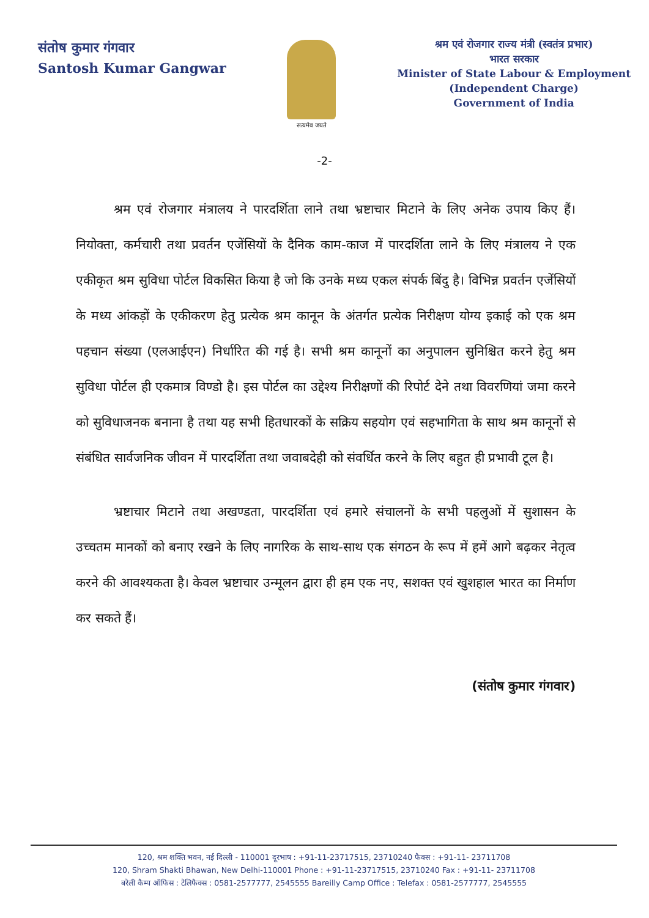संतोष कुमार गंगवार
Santosh Kumar Gangwar
सत्यमेव जयते
श्रम एवं रोजगार राज्य मंत्री (स्वतंत्र प्रभार)
भारत सरकार
Minister of State Labour & Employment
(Independent Charge)
Government of India
-2-
श्रम एवं रोजगार मंत्रालय ने पारदर्शिता लाने तथा भ्रष्टाचार मिटाने के लिए अनेक उपाय किए हैं। नियोक्ता, कर्मचारी तथा प्रवर्तन एजेंसियों के दैनिक काम-काज में पारदर्शिता लाने के लिए मंत्रालय ने एक एकीकृत श्रम सुविधा पोर्टल विकसित किया है जो कि उनके मध्य एकल संपर्क बिंदु है। विभिन्न प्रवर्तन एजेंसियों के मध्य आंकड़ों के एकीकरण हेतु प्रत्येक श्रम कानून के अंतर्गत प्रत्येक निरीक्षण योग्य इकाई को एक श्रम पहचान संख्या (एलआईएन) निर्धारित की गई है। सभी श्रम कानूनों का अनुपालन सुनिश्चित करने हेतु श्रम सुविधा पोर्टल ही एकमात्र विण्डो है। इस पोर्टल का उद्देश्य निरीक्षणों की रिपोर्ट देने तथा विवरणियां जमा करने को सुविधाजनक बनाना है तथा यह सभी हितधारकों के सक्रिय सहयोग एवं सहभागिता के साथ श्रम कानूनों से संबंधित सार्वजनिक जीवन में पारदर्शिता तथा जवाबदेही को संवर्धित करने के लिए बहुत ही प्रभावी टूल है।
भ्रष्टाचार मिटाने तथा अखण्डता, पारदर्शिता एवं हमारे संचालनों के सभी पहलुओं में सुशासन के उच्चतम मानकों को बनाए रखने के लिए नागरिक के साथ-साथ एक संगठन के रूप में हमें आगे बढ़कर नेतृत्व करने की आवश्यकता है। केवल भ्रष्टाचार उन्मूलन द्वारा ही हम एक नए, सशक्त एवं खुशहाल भारत का निर्माण कर सकते हैं।
(संतोष कुमार गंगवार)
120, श्रम शक्ति भवन, नई दिल्ली - 110001 दूरभाष : +91-11-23717515, 23710240 फैक्स : +91-11- 23711708
120, Shram Shakti Bhawan, New Delhi-110001 Phone : +91-11-23717515, 23710240 Fax : +91-11- 23711708
बरेली कैम्प ऑफिस : टेलिफैक्स : 0581-2577777, 2545555 Bareilly Camp Office : Telefax : 0581-2577777, 2545555